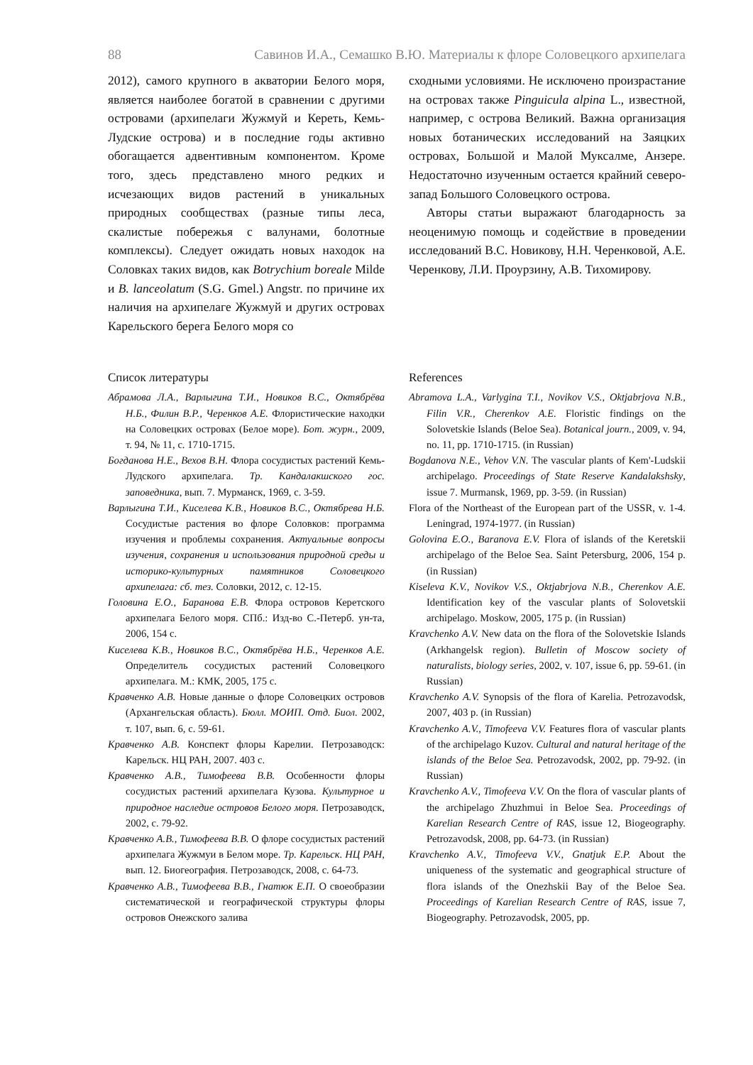88 Савинов И.А., Семашко В.Ю. Материалы к флоре Соловецкого архипелага
2012), самого крупного в акватории Белого моря, является наиболее богатой в сравнении с другими островами (архипелаги Жужмуй и Кереть, Кемь-Лудские острова) и в последние годы активно обогащается адвентивным компонентом. Кроме того, здесь представлено много редких и исчезающих видов растений в уникальных природных сообществах (разные типы леса, скалистые побережья с валунами, болотные комплексы). Следует ожидать новых находок на Соловках таких видов, как Botrychium boreale Milde и B. lanceolatum (S.G. Gmel.) Angstr. по причине их наличия на архипелаге Жужмуй и других островах Карельского берега Белого моря со
сходными условиями. Не исключено произрастание на островах также Pinguicula alpina L., известной, например, с острова Великий. Важна организация новых ботанических исследований на Заяцких островах, Большой и Малой Муксалме, Анзере. Недостаточно изученным остается крайний северо-запад Большого Соловецкого острова.
Авторы статьи выражают благодарность за неоценимую помощь и содействие в проведении исследований В.С. Новикову, Н.Н. Черенковой, А.Е. Черенкову, Л.И. Проурзину, А.В. Тихомирову.
Список литературы
Абрамова Л.А., Варлыгина Т.И., Новиков В.С., Октябрёва Н.Б., Филин В.Р., Черенков А.Е. Флористические находки на Соловецких островах (Белое море). Бот. журн., 2009, т. 94, № 11, с. 1710-1715.
Богданова Н.Е., Вехов В.Н. Флора сосудистых растений Кемь-Лудского архипелага. Тр. Кандалакшского гос. заповедника, вып. 7. Мурманск, 1969, с. 3-59.
Варлыгина Т.И., Киселева К.В., Новиков В.С., Октябрева Н.Б. Сосудистые растения во флоре Соловков: программа изучения и проблемы сохранения. Актуальные вопросы изучения, сохранения и использования природной среды и историко-культурных памятников Соловецкого архипелага: сб. тез. Соловки, 2012, с. 12-15.
Головина Е.О., Баранова Е.В. Флора островов Керетского архипелага Белого моря. СПб.: Изд-во С.-Петерб. ун-та, 2006, 154 с.
Киселева К.В., Новиков В.С., Октябрёва Н.Б., Черенков А.Е. Определитель сосудистых растений Соловецкого архипелага. М.: КМК, 2005, 175 с.
Кравченко А.В. Новые данные о флоре Соловецких островов (Архангельская область). Бюлл. МОИП. Отд. Биол. 2002, т. 107, вып. 6, с. 59-61.
Кравченко А.В. Конспект флоры Карелии. Петрозаводск: Карельск. НЦ РАН, 2007. 403 с.
Кравченко А.В., Тимофеева В.В. Особенности флоры сосудистых растений архипелага Кузова. Культурное и природное наследие островов Белого моря. Петрозаводск, 2002, с. 79-92.
Кравченко А.В., Тимофеева В.В. О флоре сосудистых растений архипелага Жужмуи в Белом море. Тр. Карельск. НЦ РАН, вып. 12. Биогеография. Петрозаводск, 2008, с. 64-73.
Кравченко А.В., Тимофеева В.В., Гнатюк Е.П. О своеобразии систематической и географической структуры флоры островов Онежского залива
References
Abramova L.A., Varlygina T.I., Novikov V.S., Oktjabrjova N.B., Filin V.R., Cherenkov A.E. Floristic findings on the Solovetskie Islands (Beloe Sea). Botanical journ., 2009, v. 94, no. 11, pp. 1710-1715. (in Russian)
Bogdanova N.E., Vehov V.N. The vascular plants of Kem'-Ludskii archipelago. Proceedings of State Reserve Kandalakshsky, issue 7. Murmansk, 1969, pp. 3-59. (in Russian)
Flora of the Northeast of the European part of the USSR, v. 1-4. Leningrad, 1974-1977. (in Russian)
Golovina E.O., Baranova E.V. Flora of islands of the Keretskii archipelago of the Beloe Sea. Saint Petersburg, 2006, 154 p. (in Russian)
Kiseleva K.V., Novikov V.S., Oktjabrjova N.B., Cherenkov A.E. Identification key of the vascular plants of Solovetskii archipelago. Moskow, 2005, 175 p. (in Russian)
Kravchenko A.V. New data on the flora of the Solovetskie Islands (Arkhangelsk region). Bulletin of Moscow society of naturalists, biology series, 2002, v. 107, issue 6, pp. 59-61. (in Russian)
Kravchenko A.V. Synopsis of the flora of Karelia. Petrozavodsk, 2007, 403 p. (in Russian)
Kravchenko A.V., Timofeeva V.V. Features flora of vascular plants of the archipelago Kuzov. Cultural and natural heritage of the islands of the Beloe Sea. Petrozavodsk, 2002, pp. 79-92. (in Russian)
Kravchenko A.V., Timofeeva V.V. On the flora of vascular plants of the archipelago Zhuzhmui in Beloe Sea. Proceedings of Karelian Research Centre of RAS, issue 12, Biogeography. Petrozavodsk, 2008, pp. 64-73. (in Russian)
Kravchenko A.V., Timofeeva V.V., Gnatjuk E.P. About the uniqueness of the systematic and geographical structure of flora islands of the Onezhskii Bay of the Beloe Sea. Proceedings of Karelian Research Centre of RAS, issue 7, Biogeography. Petrozavodsk, 2005, pp.